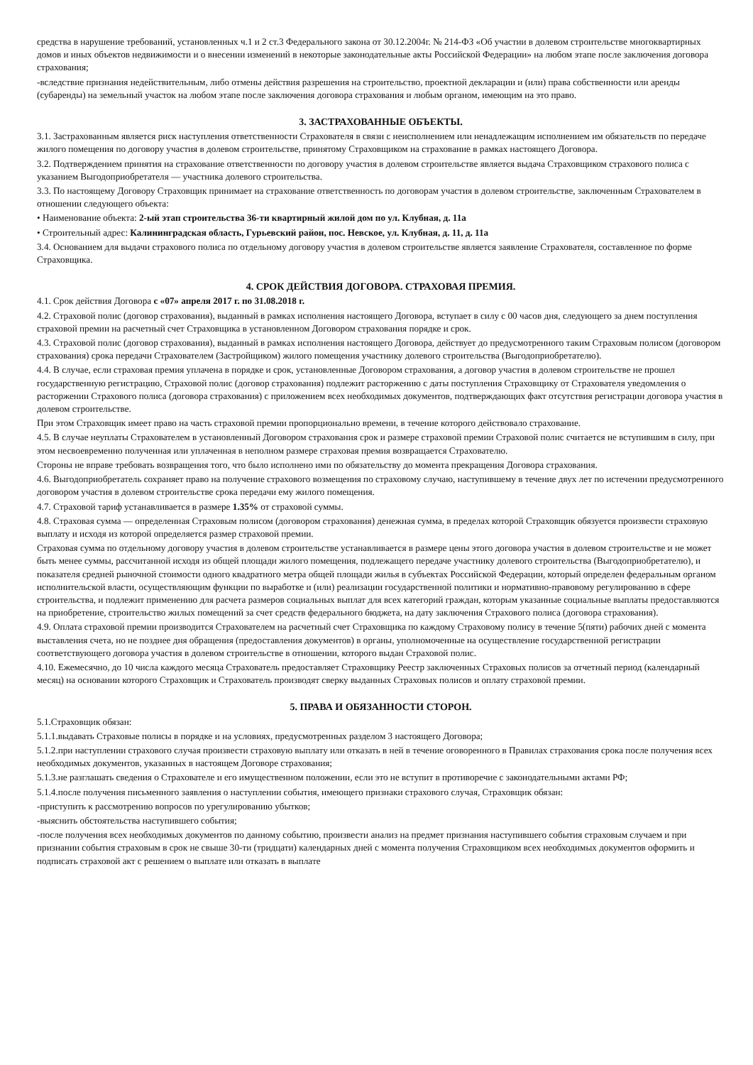средства в нарушение требований, установленных ч.1 и 2 ст.3 Федерального закона от 30.12.2004г. № 214-ФЗ «Об участии в долевом строительстве многоквартирных домов и иных объектов недвижимости и о внесении изменений в некоторые законодательные акты Российской Федерации» на любом этапе после заключения договора страхования;
-вследствие признания недействительным, либо отмены действия разрешения на строительство, проектной декларации и (или) права собственности или аренды (субаренды) на земельный участок на любом этапе после заключения договора страхования и любым органом, имеющим на это право.
3. ЗАСТРАХОВАННЫЕ ОБЪЕКТЫ.
3.1. Застрахованным является риск наступления ответственности Страхователя в связи с неисполнением или ненадлежащим исполнением им обязательств по передаче жилого помещения по договору участия в долевом строительстве, принятому Страховщиком на страхование в рамках настоящего Договора.
3.2. Подтверждением принятия на страхование ответственности по договору участия в долевом строительстве является выдача Страховщиком страхового полиса с указанием Выгодоприобретателя — участника долевого строительства.
3.3. По настоящему Договору Страховщик принимает на страхование ответственность по договорам участия в долевом строительстве, заключенным Страхователем в отношении следующего объекта:
• Наименование объекта: 2-ый этап строительства 36-ти квартирный жилой дом по ул. Клубная, д. 11а
• Строительный адрес: Калининградская область, Гурьевский район, пос. Невское, ул. Клубная, д. 11, д. 11а
3.4. Основанием для выдачи страхового полиса по отдельному договору участия в долевом строительстве является заявление Страхователя, составленное по форме Страховщика.
4. СРОК ДЕЙСТВИЯ ДОГОВОРА. СТРАХОВАЯ ПРЕМИЯ.
4.1. Срок действия Договора с «07» апреля 2017 г. по 31.08.2018 г.
4.2. Страховой полис (договор страхования), выданный в рамках исполнения настоящего Договора, вступает в силу с 00 часов дня, следующего за днем поступления страховой премии на расчетный счет Страховщика в установленном Договором страхования порядке и срок.
4.3. Страховой полис (договор страхования), выданный в рамках исполнения настоящего Договора, действует до предусмотренного таким Страховым полисом (договором страхования) срока передачи Страхователем (Застройщиком) жилого помещения участнику долевого строительства (Выгодоприобретателю).
4.4. В случае, если страховая премия уплачена в порядке и срок, установленные Договором страхования, а договор участия в долевом строительстве не прошел государственную регистрацию, Страховой полис (договор страхования) подлежит расторжению с даты поступления Страховщику от Страхователя уведомления о расторжении Страхового полиса (договора страхования) с приложением всех необходимых документов, подтверждающих факт отсутствия регистрации договора участия в долевом строительстве.
При этом Страховщик имеет право на часть страховой премии пропорционально времени, в течение которого действовало страхование.
4.5. В случае неуплаты Страхователем в установленный Договором страхования срок и размере страховой премии Страховой полис считается не вступившим в силу, при этом несвоевременно полученная или уплаченная в неполном размере страховая премия возвращается Страхователю.
Стороны не вправе требовать возвращения того, что было исполнено ими по обязательству до момента прекращения Договора страхования.
4.6. Выгодоприобретатель сохраняет право на получение страхового возмещения по страховому случаю, наступившему в течение двух лет по истечении предусмотренного договором участия в долевом строительстве срока передачи ему жилого помещения.
4.7. Страховой тариф устанавливается в размере 1.35% от страховой суммы.
4.8. Страховая сумма — определенная Страховым полисом (договором страхования) денежная сумма, в пределах которой Страховщик обязуется произвести страховую выплату и исходя из которой определяется размер страховой премии.
Страховая сумма по отдельному договору участия в долевом строительстве устанавливается в размере цены этого договора участия в долевом строительстве и не может быть менее суммы, рассчитанной исходя из общей площади жилого помещения, подлежащего передаче участнику долевого строительства (Выгодоприобретателю), и показателя средней рыночной стоимости одного квадратного метра общей площади жилья в субъектах Российской Федерации, который определен федеральным органом исполнительской власти, осуществляющим функции по выработке и (или) реализации государственной политики и нормативно-правовому регулированию в сфере строительства, и подлежит применению для расчета размеров социальных выплат для всех категорий граждан, которым указанные социальные выплаты предоставляются на приобретение, строительство жилых помещений за счет средств федерального бюджета, на дату заключения Страхового полиса (договора страхования).
4.9. Оплата страховой премии производится Страхователем на расчетный счет Страховщика по каждому Страховому полису в течение 5(пяти) рабочих дней с момента выставления счета, но не позднее дня обращения (предоставления документов) в органы, уполномоченные на осуществление государственной регистрации соответствующего договора участия в долевом строительстве в отношении, которого выдан Страховой полис.
4.10. Ежемесячно, до 10 числа каждого месяца Страхователь предоставляет Страховщику Реестр заключенных Страховых полисов за отчетный период (календарный месяц) на основании которого Страховщик и Страхователь производят сверку выданных Страховых полисов и оплату страховой премии.
5. ПРАВА И ОБЯЗАННОСТИ СТОРОН.
5.1.Страховщик обязан:
5.1.1.выдавать Страховые полисы в порядке и на условиях, предусмотренных разделом 3 настоящего Договора;
5.1.2.при наступлении страхового случая произвести страховую выплату или отказать в ней в течение оговоренного в Правилах страхования срока после получения всех необходимых документов, указанных в настоящем Договоре страхования;
5.1.3.не разглашать сведения о Страхователе и его имущественном положении, если это не вступит в противоречие с законодательными актами РФ;
5.1.4.после получения письменного заявления о наступлении события, имеющего признаки страхового случая, Страховщик обязан:
-приступить к рассмотрению вопросов по урегулированию убытков;
-выяснить обстоятельства наступившего события;
-после получения всех необходимых документов по данному событию, произвести анализ на предмет признания наступившего события страховым случаем и при признании события страховым в срок не свыше 30-ти (тридцати) календарных дней с момента получения Страховщиком всех необходимых документов оформить и подписать страховой акт с решением о выплате или отказать в выплате